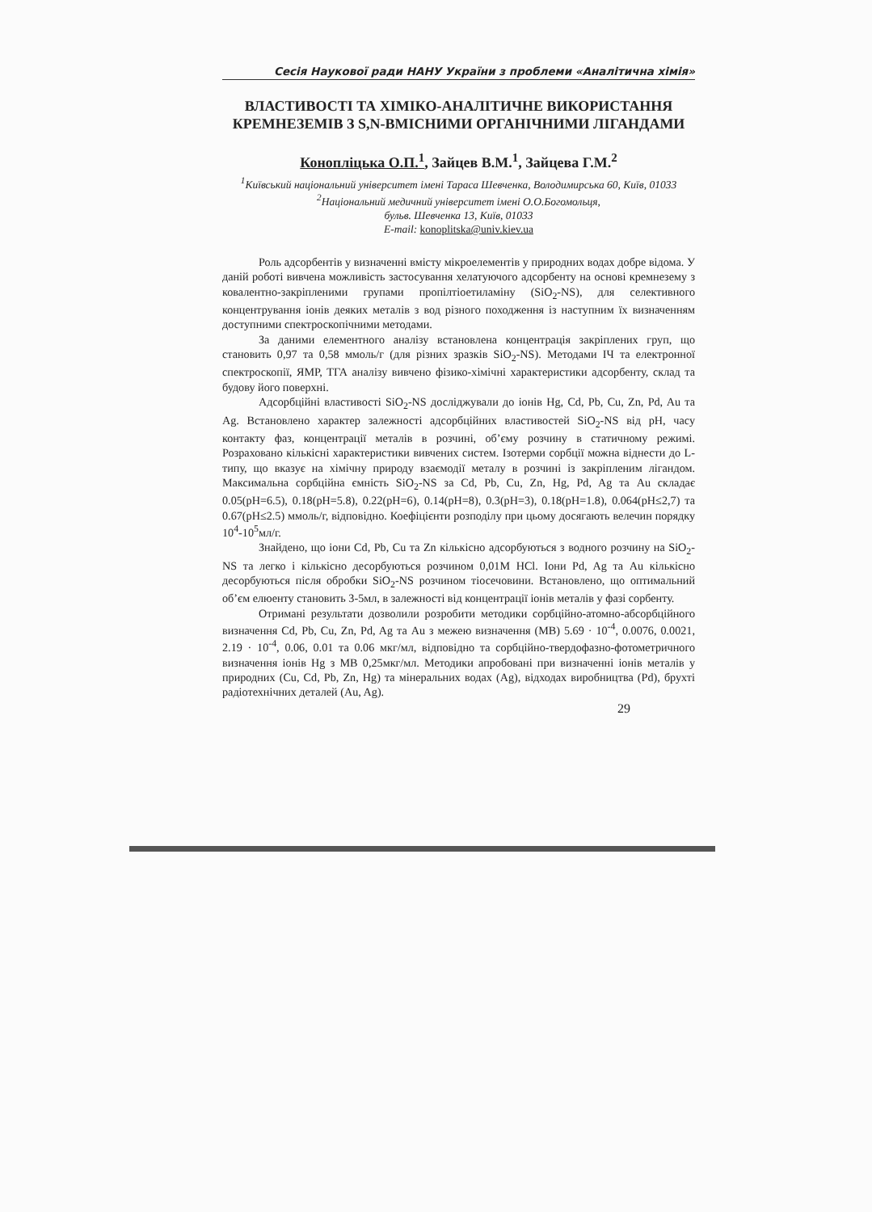Сесія Наукової ради НАНУ України з проблеми «Аналітична хімія»
ВЛАСТИВОСТІ ТА ХІМІКО-АНАЛІТИЧНЕ ВИКОРИСТАННЯ КРЕМНЕЗЕМІВ З S,N-ВМІСНИМИ ОРГАНІЧНИМИ ЛІГАНДАМИ
Коноплiцька О.П.<sup>1</sup>, Зайцев В.М.<sup>1</sup>, Зайцева Г.М.<sup>2</sup>
<sup>1</sup> Київський національний університет імені Тараса Шевченка, Володимирська 60, Київ, 01033
<sup>2</sup> Національний медичний університет імені О.О.Богомольця,
бульв. Шевченка 13, Київ, 01033
E-mail: konoplitska@univ.kiev.ua
Роль адсорбентів у визначенні вмісту мікроелементів у природних водах добре відома. У даній роботі вивчена можливість застосування хелатуючого адсорбенту на основі кремнезему з ковалентно-закріпленими групами пропілтіоетиламіну (SiO<sub>2</sub>-NS), для селективного концентрування іонів деяких металів з вод різного походження із наступним їх визначенням доступними спектроскопічними методами.
За даними елементного аналізу встановлена концентрація закріплених груп, що становить 0,97 та 0,58 ммоль/г (для різних зразків SiO<sub>2</sub>-NS). Методами ІЧ та електронної спектроскопії, ЯМР, ТГА аналізу вивчено фізико-хімічні характеристики адсорбенту, склад та будову його поверхні.
Адсорбційні властивості SiO<sub>2</sub>-NS досліджували до іонів Hg, Cd, Pb, Cu, Zn, Pd, Au та Ag. Встановлено характер залежності адсорбційних властивостей SiO<sub>2</sub>-NS від pH, часу контакту фаз, концентрації металів в розчині, об’єму розчину в статичному режимі. Розраховано кількісні характеристики вивчених систем. Ізотерми сорбції можна віднести до L-типу, що вказує на хімічну природу взаємодії металу в розчині із закріпленим лігандом. Максимальна сорбційна ємність SiO<sub>2</sub>-NS за Cd, Pb, Cu, Zn, Hg, Pd, Ag та Au складає 0.05(pH=6.5), 0.18(pH=5.8), 0.22(pH=6), 0.14(pH=8), 0.3(pH=3), 0.18(pH=1.8), 0.064(pH≤2,7) та 0.67(pH≤2.5) ммоль/г, відповідно. Коефіцієнти розподілу при цьому досягають велечин порядку 10<sup>4</sup>-10<sup>5</sup>мл/г.
Знайдено, що іони Cd, Pb, Cu та Zn кількісно адсорбуються з водного розчину на SiO<sub>2</sub>-NS та легко і кількісно десорбуються розчином 0,01М HCl. Іони Pd, Ag та Au кількісно десорбуються після обробки SiO<sub>2</sub>-NS розчином тіосечовини. Встановлено, що оптимальний об’єм елюенту становить 3-5мл, в залежності від концентрації іонів металів у фазі сорбенту.
Отримані результати дозволили розробити методики сорбційно-атомно-абсорбційного визначення Cd, Pb, Cu, Zn, Pd, Ag та Au з межею визначення (МВ) 5.69 · 10<sup>-4</sup>, 0.0076, 0.0021, 2.19 · 10<sup>-4</sup>, 0.06, 0.01 та 0.06 мкг/мл, відповідно та сорбційно-твердофазно-фотометричного визначення іонів Hg з МВ 0,25мкг/мл. Методики апробовані при визначенні іонів металів у природних (Cu, Cd, Pb, Zn, Hg) та мінеральних водах (Ag), відходах виробництва (Pd), брухті радіотехнічних деталей (Au, Ag).
29